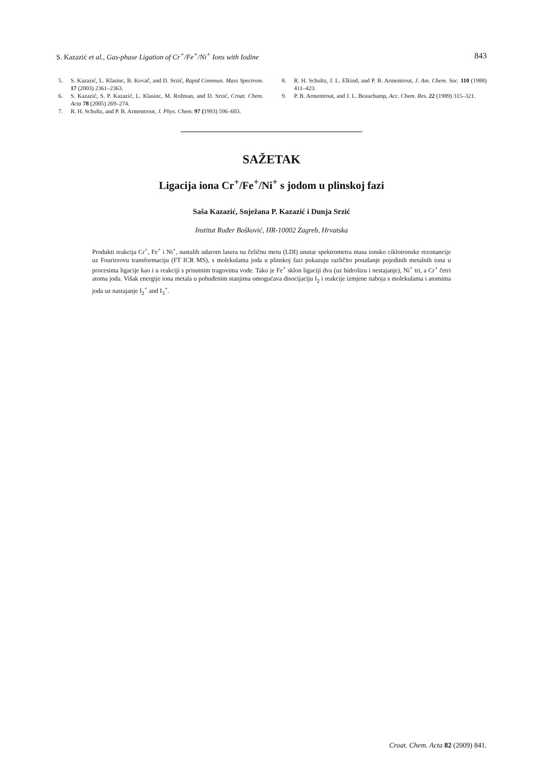S. Kazazić et al., Gas-phase Ligation of Cr<sup>+</sup>/Fe<sup>+</sup>/Ni<sup>+</sup> Ions with Iodine 843
5. S. Kazazić, L. Klasinc, B. Kovač, and D. Srzić, Rapid Commun. Mass Spectrom. 17 (2003) 2361–2363.
6. S. Kazazić, S. P. Kazazić, L. Klasinc, M. Rožman, and D. Srzić, Croat. Chem. Acta 78 (2005) 269–274.
7. R. H. Schultz, and P. B. Armentrout, J. Phys. Chem. 97 (1993) 596–603.
8. R. H. Schultz, J. L. Elkind, and P. B. Armentrout, J. Am. Chem. Soc. 110 (1988) 411–423.
9. P. B. Armentrout, and J. L. Beauchamp, Acc. Chem. Res. 22 (1989) 315–321.
SAŽETAK
Ligacija iona Cr<sup>+</sup>/Fe<sup>+</sup>/Ni<sup>+</sup> s jodom u plinskoj fazi
Saša Kazazić, Snježana P. Kazazić i Dunja Srzić
Institut Ruđer Bošković, HR-10002 Zagreb, Hrvatska
Produkti reakcija Cr<sup>+</sup>, Fe<sup>+</sup> i Ni<sup>+</sup>, nastalih udarom lasera na čeličnu metu (LDI) unutar spektrometra masa ionsko ciklotronske rezonancije uz Fourierovu transformaciju (FT ICR MS), s molekulama joda u plinskoj fazi pokazuju različito ponašanje pojedinih metalnih iona u procesima ligacije kao i u reakciji s prisutnim tragovima vode. Tako je Fe<sup>+</sup> sklon ligaciji dva (uz hidrolizu i nestajanje), Ni<sup>+</sup> tri, a Cr<sup>+</sup> četri atoma joda. Višak energije iona metala u pobuđenim stanjima omogućava disocijaciju I<sub>2</sub> i reakcije izmjene naboja s molekulama i atomima joda uz nastajanje I<sub>2</sub><sup>+</sup> and I<sub>3</sub><sup>+</sup>.
Croat. Chem. Acta 82 (2009) 841.